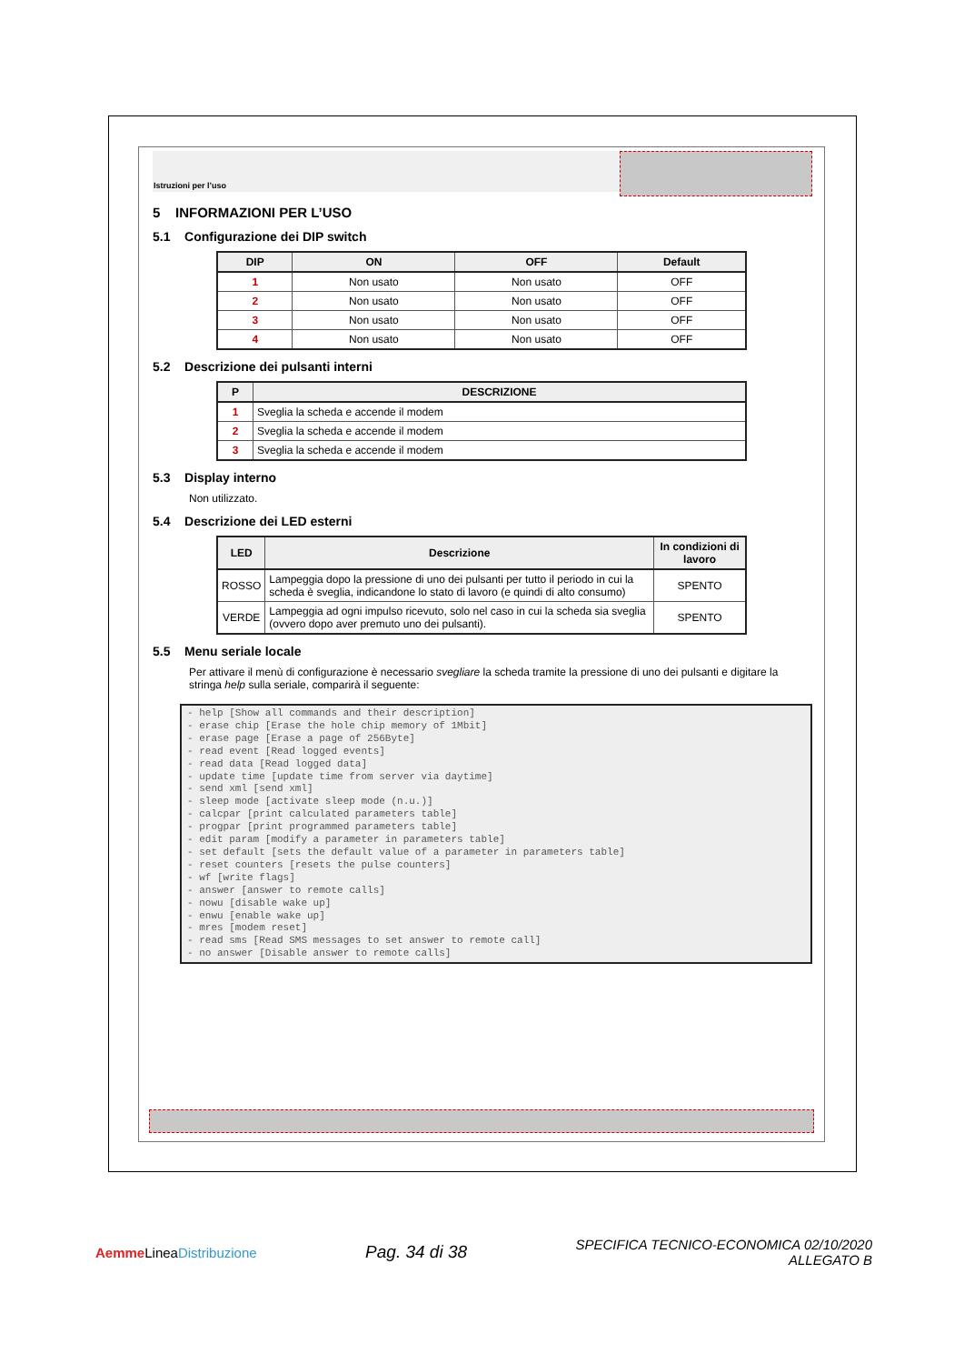Istruzioni per l’uso
5 INFORMAZIONI PER L’USO
5.1 Configurazione dei DIP switch
| DIP | ON | OFF | Default |
| --- | --- | --- | --- |
| 1 | Non usato | Non usato | OFF |
| 2 | Non usato | Non usato | OFF |
| 3 | Non usato | Non usato | OFF |
| 4 | Non usato | Non usato | OFF |
5.2 Descrizione dei pulsanti interni
| P | DESCRIZIONE |
| --- | --- |
| 1 | Sveglia la scheda e accende il modem |
| 2 | Sveglia la scheda e accende il modem |
| 3 | Sveglia la scheda e accende il modem |
5.3 Display interno
Non utilizzato.
5.4 Descrizione dei LED esterni
| LED | Descrizione | In condizioni di lavoro |
| --- | --- | --- |
| ROSSO | Lampeggia dopo la pressione di uno dei pulsanti per tutto il periodo in cui la scheda è sveglia, indicandone lo stato di lavoro (e quindi di alto consumo) | SPENTO |
| VERDE | Lampeggia ad ogni impulso ricevuto, solo nel caso in cui la scheda sia sveglia (ovvero dopo aver premuto uno dei pulsanti). | SPENTO |
5.5 Menu seriale locale
Per attivare il menù di configurazione è necessario svegliare la scheda tramite la pressione di uno dei pulsanti e digitare la stringa help sulla seriale, comparirà il seguente:
- help [Show all commands and their description]
- erase chip [Erase the hole chip memory of 1Mbit]
- erase page [Erase a page of 256Byte]
- read event [Read logged events]
- read data [Read logged data]
- update time [update time from server via daytime]
- send xml [send xml]
- sleep mode [activate sleep mode (n.u.)]
- calcpar [print calculated parameters table]
- progpar [print programmed parameters table]
- edit param [modify a parameter in parameters table]
- set default [sets the default value of a parameter in parameters table]
- reset counters [resets the pulse counters]
- wf [write flags]
- answer [answer to remote calls]
- nowu [disable wake up]
- enwu [enable wake up]
- mres [modem reset]
- read sms [Read SMS messages to set answer to remote call]
- no answer [Disable answer to remote calls]
Aemme LineaDistribuzione
Pag. 34 di 38
SPECIFICA TECNICO-ECONOMICA 02/10/2020
ALLEGATO B